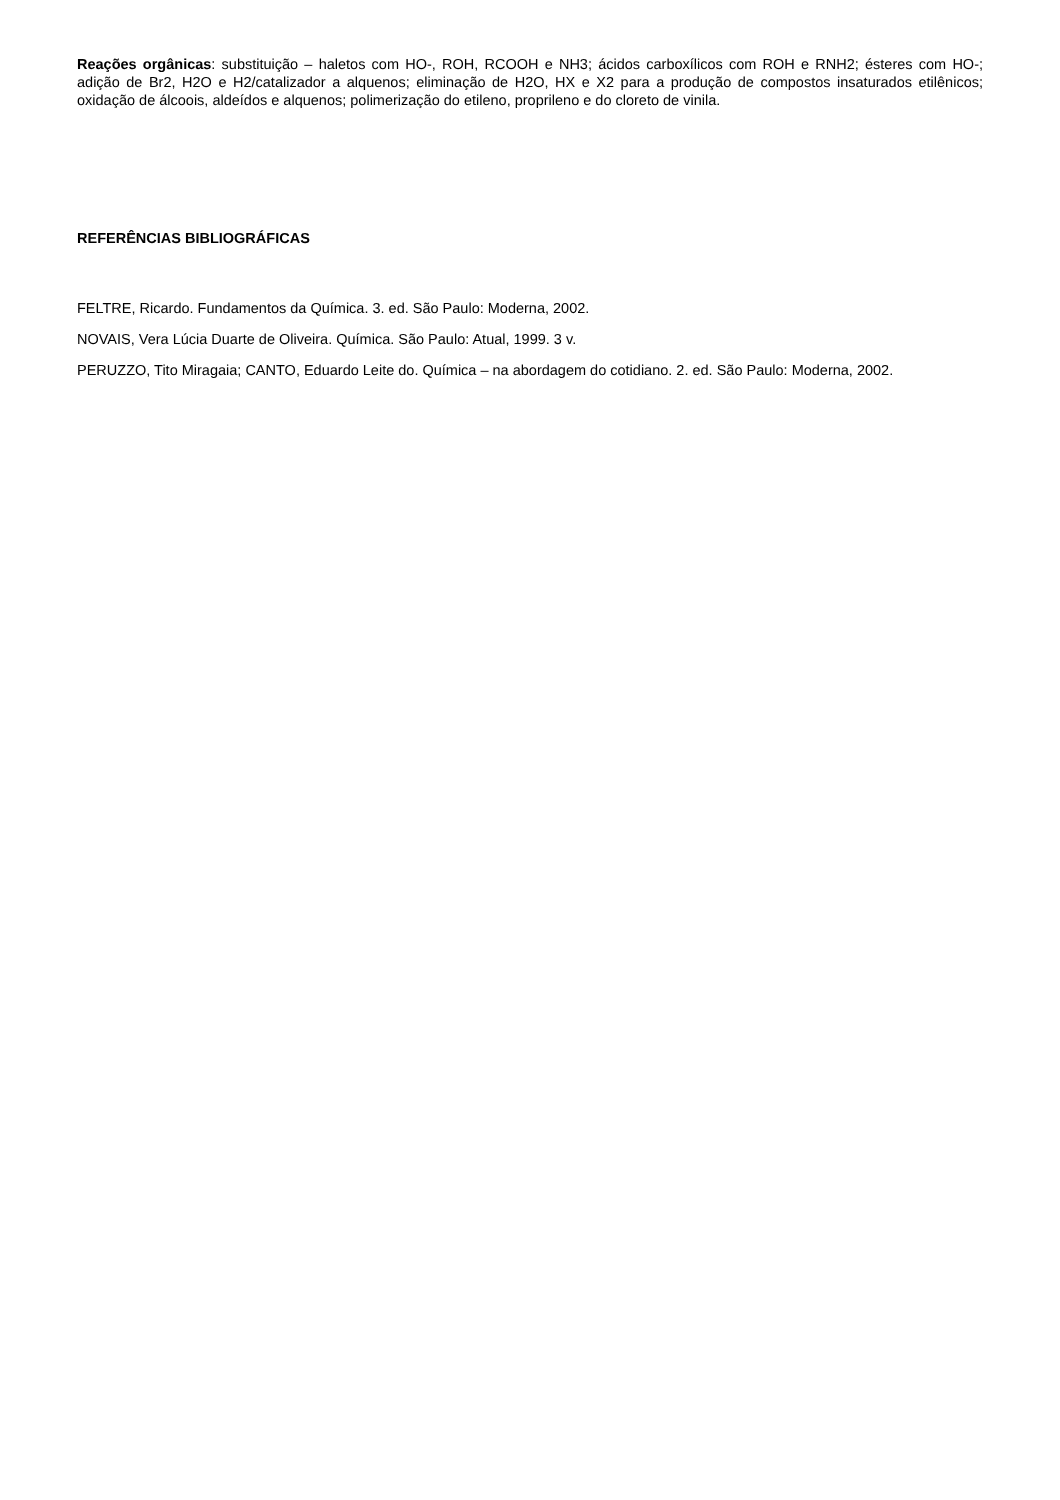Reações orgânicas: substituição – haletos com HO-, ROH, RCOOH e NH3; ácidos carboxílicos com ROH e RNH2; ésteres com HO-; adição de Br2, H2O e H2/catalizador a alquenos; eliminação de H2O, HX e X2 para a produção de compostos insaturados etilênicos; oxidação de álcoois, aldeídos e alquenos; polimerização do etileno, proprileno e do cloreto de vinila.
REFERÊNCIAS BIBLIOGRÁFICAS
FELTRE, Ricardo. Fundamentos da Química. 3. ed. São Paulo: Moderna, 2002.
NOVAIS, Vera Lúcia Duarte de Oliveira. Química. São Paulo: Atual, 1999. 3 v.
PERUZZO, Tito Miragaia; CANTO, Eduardo Leite do. Química – na abordagem do cotidiano. 2. ed. São Paulo: Moderna, 2002.